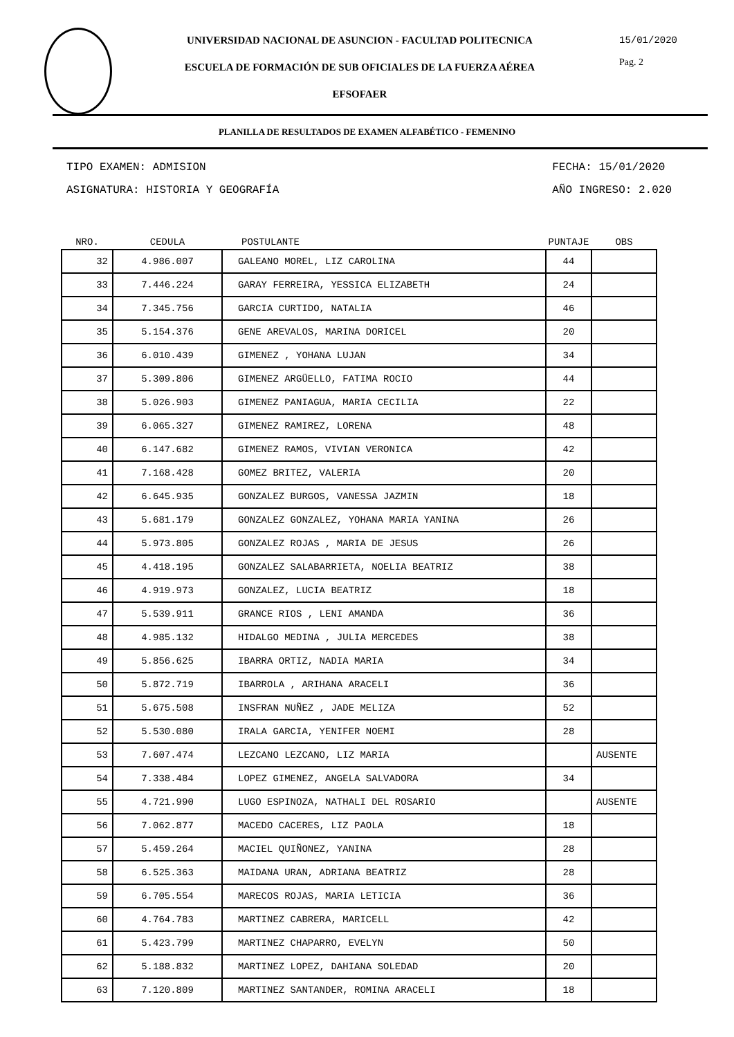UNIVERSIDAD NACIONAL DE ASUNCION - FACULTAD POLITECNICA
ESCUELA DE FORMACIÓN DE SUB OFICIALES DE LA FUERZA AÉREA
EFSOFAER
15/01/2020
Pag. 2
PLANILLA DE RESULTADOS DE EXAMEN ALFABÉTICO - FEMENINO
TIPO EXAMEN: ADMISION
ASIGNATURA: HISTORIA Y GEOGRAFÍA
FECHA: 15/01/2020
AÑO INGRESO: 2.020
| NRO. | CEDULA | POSTULANTE | PUNTAJE | OBS |
| --- | --- | --- | --- | --- |
| 32 | 4.986.007 | GALEANO MOREL, LIZ CAROLINA | 44 | |
| 33 | 7.446.224 | GARAY FERREIRA, YESSICA ELIZABETH | 24 | |
| 34 | 7.345.756 | GARCIA CURTIDO, NATALIA | 46 | |
| 35 | 5.154.376 | GENE AREVALOS, MARINA DORICEL | 20 | |
| 36 | 6.010.439 | GIMENEZ , YOHANA LUJAN | 34 | |
| 37 | 5.309.806 | GIMENEZ ARGÜELLO, FATIMA ROCIO | 44 | |
| 38 | 5.026.903 | GIMENEZ PANIAGUA, MARIA CECILIA | 22 | |
| 39 | 6.065.327 | GIMENEZ RAMIREZ, LORENA | 48 | |
| 40 | 6.147.682 | GIMENEZ RAMOS, VIVIAN VERONICA | 42 | |
| 41 | 7.168.428 | GOMEZ BRITEZ, VALERIA | 20 | |
| 42 | 6.645.935 | GONZALEZ BURGOS, VANESSA JAZMIN | 18 | |
| 43 | 5.681.179 | GONZALEZ GONZALEZ, YOHANA MARIA YANINA | 26 | |
| 44 | 5.973.805 | GONZALEZ ROJAS , MARIA DE JESUS | 26 | |
| 45 | 4.418.195 | GONZALEZ SALABARRIETA, NOELIA BEATRIZ | 38 | |
| 46 | 4.919.973 | GONZALEZ, LUCIA BEATRIZ | 18 | |
| 47 | 5.539.911 | GRANCE RIOS , LENI AMANDA | 36 | |
| 48 | 4.985.132 | HIDALGO MEDINA , JULIA MERCEDES | 38 | |
| 49 | 5.856.625 | IBARRA ORTIZ, NADIA MARIA | 34 | |
| 50 | 5.872.719 | IBARROLA , ARIHANA ARACELI | 36 | |
| 51 | 5.675.508 | INSFRAN NUÑEZ , JADE MELIZA | 52 | |
| 52 | 5.530.080 | IRALA GARCIA, YENIFER NOEMI | 28 | |
| 53 | 7.607.474 | LEZCANO LEZCANO, LIZ MARIA | | AUSENTE |
| 54 | 7.338.484 | LOPEZ GIMENEZ, ANGELA SALVADORA | 34 | |
| 55 | 4.721.990 | LUGO ESPINOZA, NATHALI DEL ROSARIO | | AUSENTE |
| 56 | 7.062.877 | MACEDO CACERES, LIZ PAOLA | 18 | |
| 57 | 5.459.264 | MACIEL QUIÑONEZ, YANINA | 28 | |
| 58 | 6.525.363 | MAIDANA URAN, ADRIANA BEATRIZ | 28 | |
| 59 | 6.705.554 | MARECOS ROJAS, MARIA LETICIA | 36 | |
| 60 | 4.764.783 | MARTINEZ CABRERA, MARICELL | 42 | |
| 61 | 5.423.799 | MARTINEZ CHAPARRO, EVELYN | 50 | |
| 62 | 5.188.832 | MARTINEZ LOPEZ, DAHIANA SOLEDAD | 20 | |
| 63 | 7.120.809 | MARTINEZ SANTANDER, ROMINA ARACELI | 18 | |